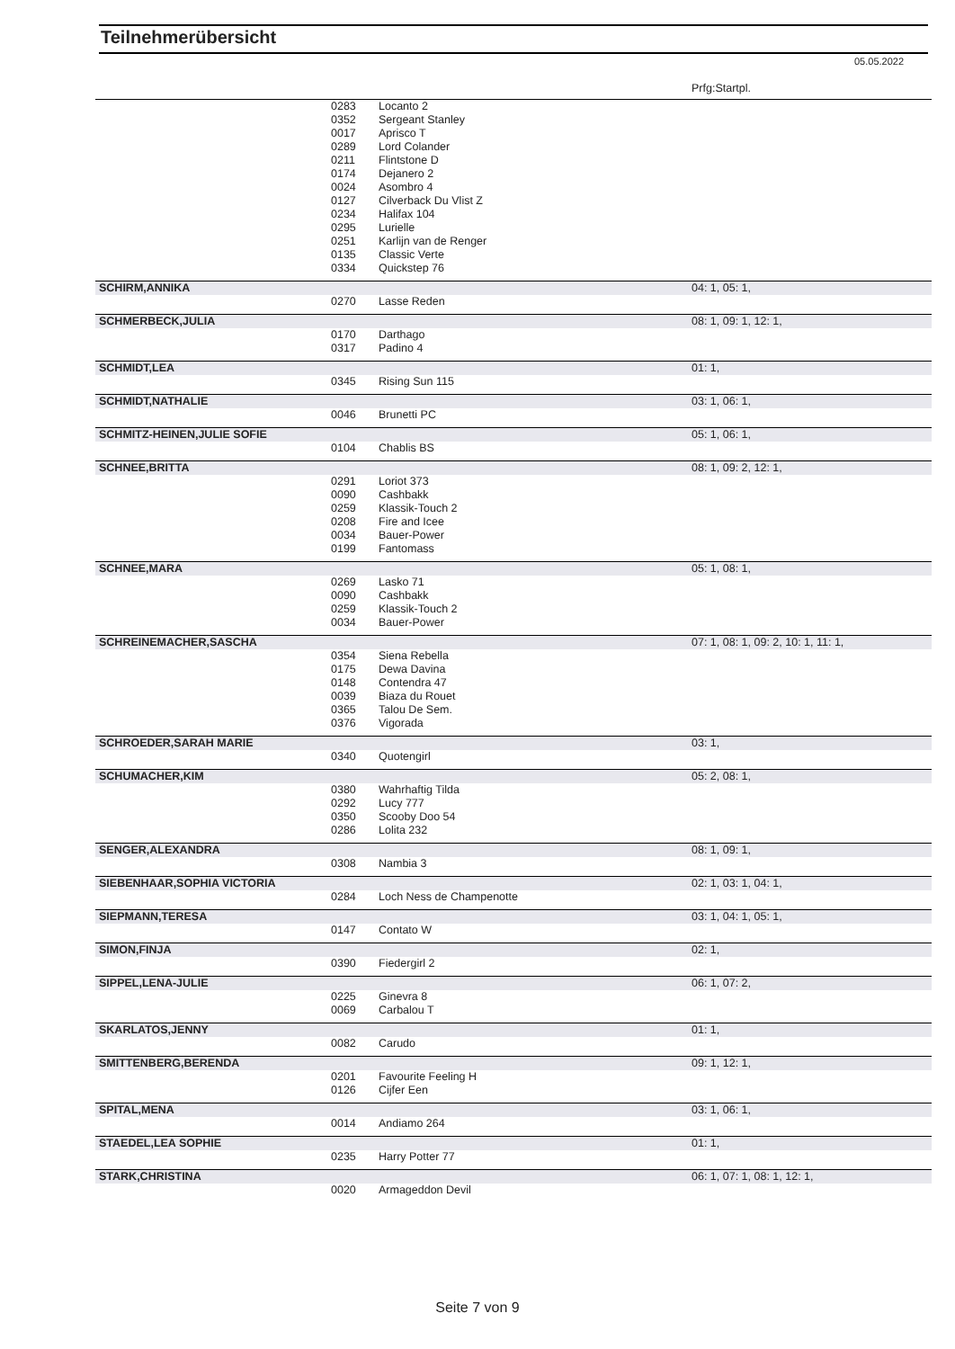Teilnehmerübersicht
05.05.2022
| | | | Prfg:Startpl. |
| | 0283 | Locanto 2 | |
| | 0352 | Sergeant Stanley | |
| | 0017 | Aprisco T | |
| | 0289 | Lord Colander | |
| | 0211 | Flintstone D | |
| | 0174 | Dejanero 2 | |
| | 0024 | Asombro 4 | |
| | 0127 | Cilverback Du Vlist Z | |
| | 0234 | Halifax 104 | |
| | 0295 | Lurielle | |
| | 0251 | Karlijn van de Renger | |
| | 0135 | Classic Verte | |
| | 0334 | Quickstep 76 | |
| SCHIRM,ANNIKA | | | 04: 1, 05: 1, |
| | 0270 | Lasse Reden | |
| SCHMERBECK,JULIA | | | 08: 1, 09: 1, 12: 1, |
| | 0170 | Darthago | |
| | 0317 | Padino 4 | |
| SCHMIDT,LEA | | | 01: 1, |
| | 0345 | Rising Sun 115 | |
| SCHMIDT,NATHALIE | | | 03: 1, 06: 1, |
| | 0046 | Brunetti PC | |
| SCHMITZ-HEINEN,JULIE SOFIE | | | 05: 1, 06: 1, |
| | 0104 | Chablis BS | |
| SCHNEE,BRITTA | | | 08: 1, 09: 2, 12: 1, |
| | 0291 | Loriot 373 | |
| | 0090 | Cashbakk | |
| | 0259 | Klassik-Touch 2 | |
| | 0208 | Fire and Icee | |
| | 0034 | Bauer-Power | |
| | 0199 | Fantomass | |
| SCHNEE,MARA | | | 05: 1, 08: 1, |
| | 0269 | Lasko 71 | |
| | 0090 | Cashbakk | |
| | 0259 | Klassik-Touch 2 | |
| | 0034 | Bauer-Power | |
| SCHREINEMACHER,SASCHA | | | 07: 1, 08: 1, 09: 2, 10: 1, 11: 1, |
| | 0354 | Siena Rebella | |
| | 0175 | Dewa Davina | |
| | 0148 | Contendra 47 | |
| | 0039 | Biaza du Rouet | |
| | 0365 | Talou De Sem. | |
| | 0376 | Vigorada | |
| SCHROEDER,SARAH MARIE | | | 03: 1, |
| | 0340 | Quotengirl | |
| SCHUMACHER,KIM | | | 05: 2, 08: 1, |
| | 0380 | Wahrhaftig Tilda | |
| | 0292 | Lucy 777 | |
| | 0350 | Scooby Doo 54 | |
| | 0286 | Lolita 232 | |
| SENGER,ALEXANDRA | | | 08: 1, 09: 1, |
| | 0308 | Nambia 3 | |
| SIEBENHAAR,SOPHIA VICTORIA | | | 02: 1, 03: 1, 04: 1, |
| | 0284 | Loch Ness de Champenotte | |
| SIEPMANN,TERESA | | | 03: 1, 04: 1, 05: 1, |
| | 0147 | Contato W | |
| SIMON,FINJA | | | 02: 1, |
| | 0390 | Fiedergirl 2 | |
| SIPPEL,LENA-JULIE | | | 06: 1, 07: 2, |
| | 0225 | Ginevra 8 | |
| | 0069 | Carbalou T | |
| SKARLATOS,JENNY | | | 01: 1, |
| | 0082 | Carudo | |
| SMITTENBERG,BERENDA | | | 09: 1, 12: 1, |
| | 0201 | Favourite Feeling H | |
| | 0126 | Cijfer Een | |
| SPITAL,MENA | | | 03: 1, 06: 1, |
| | 0014 | Andiamo 264 | |
| STAEDEL,LEA SOPHIE | | | 01: 1, |
| | 0235 | Harry Potter 77 | |
| STARK,CHRISTINA | | | 06: 1, 07: 1, 08: 1, 12: 1, |
| | 0020 | Armageddon Devil | |
Seite 7 von 9